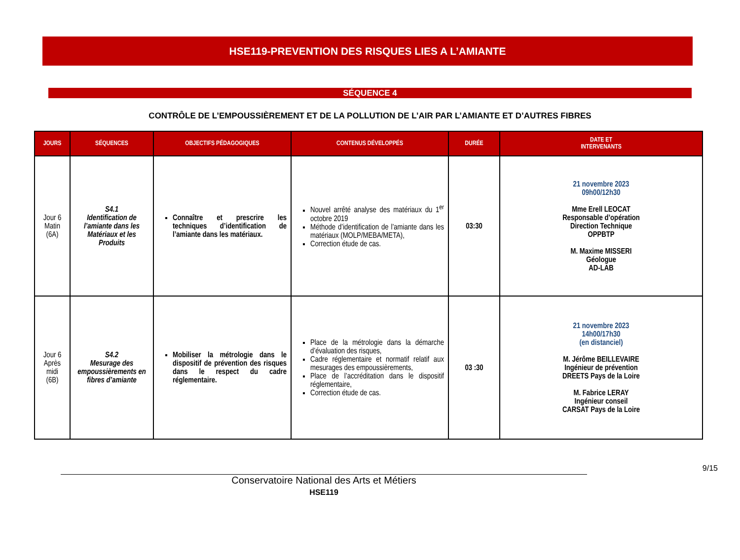HSE119-PREVENTION DES RISQUES LIES A L’AMIANTE
SÉQUENCE 4
CONTRÔLE DE L’EMPOUSSIÈREMENT ET DE LA POLLUTION DE L’AIR PAR L’AMIANTE ET D’AUTRES FIBRES
| JOURS | SÉQUENCES | OBJECTIFS PÉDAGOGIQUES | CONTENUS DÉVELOPPÉS | DURÉE | DATE ET INTERVENANTS |
| --- | --- | --- | --- | --- | --- |
| Jour 6 Matin (6A) | S4.1 Identification de l’amiante dans les Matériaux et les Produits | Connaître et prescrire les techniques d’identification de l’amiante dans les matériaux. | Nouvel arrêté analyse des matériaux du 1<sup>er</sup> octobre 2019 Méthode d’identification de l’amiante dans les matériaux (MOLP/MEBA/META), Correction étude de cas. | 03:30 | 21 novembre 2023 09h00/12h30 Mme Erell LEOCAT Responsable d’opération Direction Technique OPPBTP M. Maxime MISSERI Géologue AD-LAB |
| Jour 6 Après midi (6B) | S4.2 Mesurage des empoussièrements en fibres d’amiante | Mobiliser la métrologie dans le dispositif de prévention des risques dans le respect du cadre réglementaire. | Place de la métrologie dans la démarche d’évaluation des risques, Cadre réglementaire et normatif relatif aux mesurages des empoussièrements, Place de l’accréditation dans le dispositif réglementaire, Correction étude de cas. | 03 :30 | 21 novembre 2023 14h00/17h30 (en distanciel) M. Jérôme BEILLEVAIRE Ingénieur de prévention DREETS Pays de la Loire M. Fabrice LERAY Ingénieur conseil CARSAT Pays de la Loire |
9/15
Conservatoire National des Arts et Métiers
HSE119